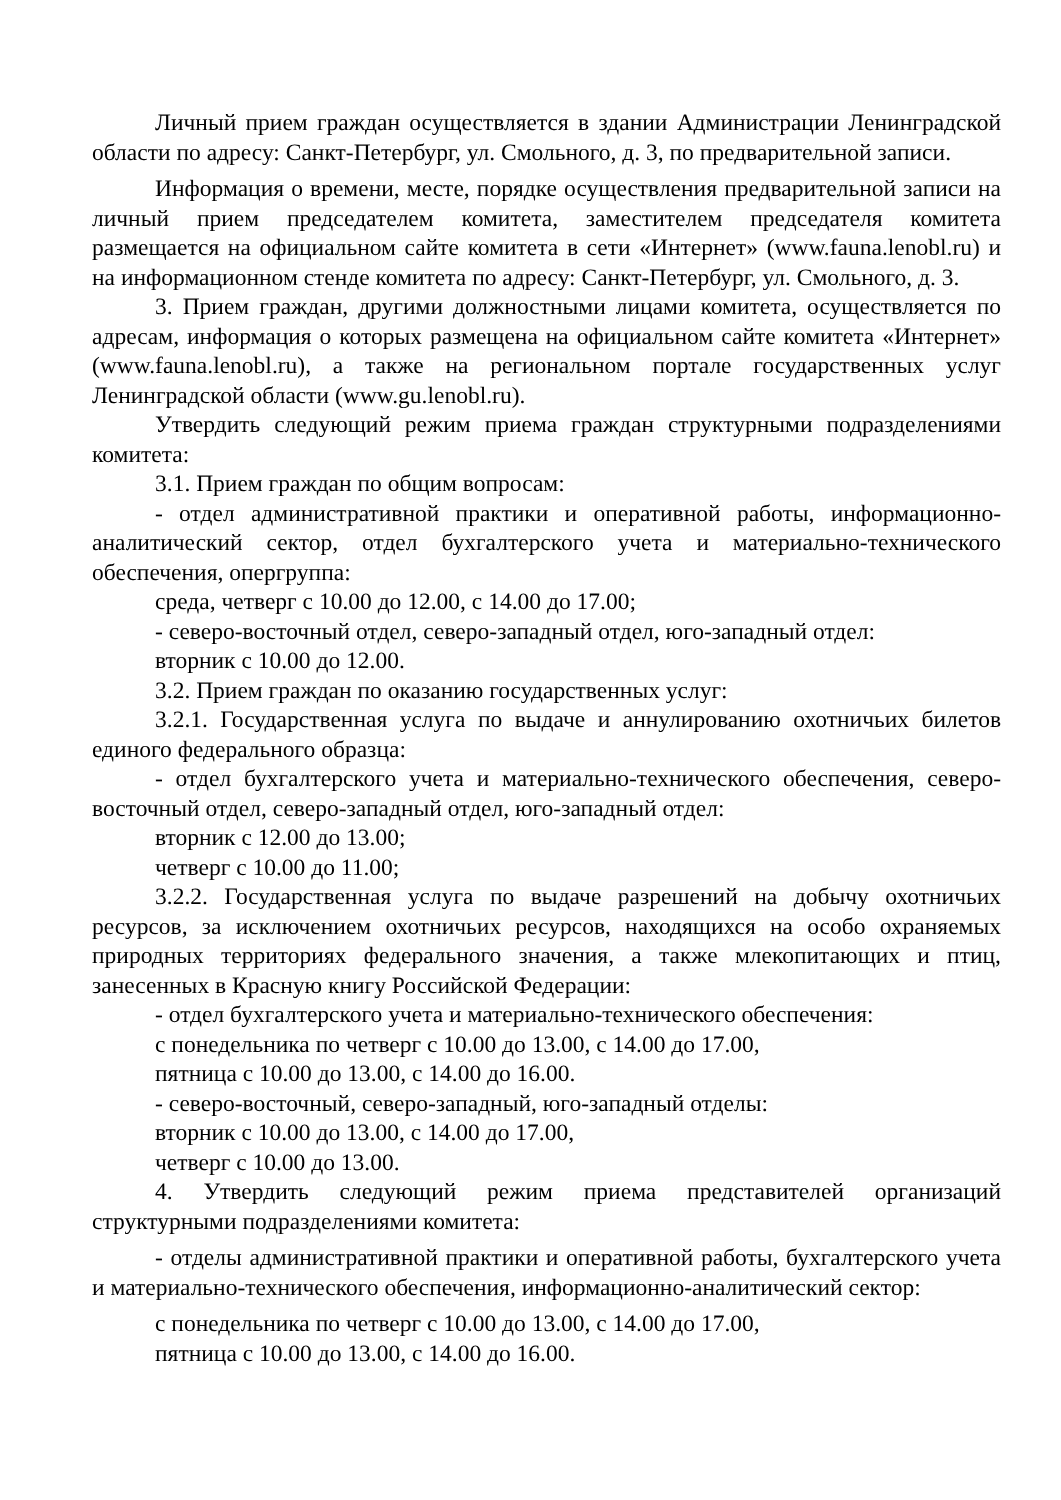Личный прием граждан осуществляется в здании Администрации Ленинградской области по адресу: Санкт-Петербург, ул. Смольного, д. 3, по предварительной записи.
Информация о времени, месте, порядке осуществления предварительной записи на личный прием председателем комитета, заместителем председателя комитета размещается на официальном сайте комитета в сети «Интернет» (www.fauna.lenobl.ru) и на информационном стенде комитета по адресу: Санкт-Петербург, ул. Смольного, д. 3.
3. Прием граждан, другими должностными лицами комитета, осуществляется по адресам, информация о которых размещена на официальном сайте комитета «Интернет» (www.fauna.lenobl.ru), а также на региональном портале государственных услуг Ленинградской области (www.gu.lenobl.ru).
Утвердить следующий режим приема граждан структурными подразделениями комитета:
3.1. Прием граждан по общим вопросам:
- отдел административной практики и оперативной работы, информационно-аналитический сектор, отдел бухгалтерского учета и материально-технического обеспечения, опергруппа:
среда, четверг с 10.00 до 12.00, с 14.00 до 17.00;
- северо-восточный отдел, северо-западный отдел, юго-западный отдел:
вторник с 10.00 до 12.00.
3.2. Прием граждан по оказанию государственных услуг:
3.2.1. Государственная услуга по выдаче и аннулированию охотничьих билетов единого федерального образца:
- отдел бухгалтерского учета и материально-технического обеспечения, северо-восточный отдел, северо-западный отдел, юго-западный отдел:
вторник с 12.00 до 13.00;
четверг с 10.00 до 11.00;
3.2.2. Государственная услуга по выдаче разрешений на добычу охотничьих ресурсов, за исключением охотничьих ресурсов, находящихся на особо охраняемых природных территориях федерального значения, а также млекопитающих и птиц, занесенных в Красную книгу Российской Федерации:
- отдел бухгалтерского учета и материально-технического обеспечения:
с понедельника по четверг с 10.00 до 13.00, с 14.00 до 17.00,
пятница с 10.00 до 13.00, с 14.00 до 16.00.
- северо-восточный, северо-западный, юго-западный отделы:
вторник с 10.00 до 13.00, с 14.00 до 17.00,
четверг с 10.00 до 13.00.
4. Утвердить следующий режим приема представителей организаций структурными подразделениями комитета:
- отделы административной практики и оперативной работы, бухгалтерского учета и материально-технического обеспечения, информационно-аналитический сектор:
с понедельника по четверг с 10.00 до 13.00, с 14.00 до 17.00,
пятница с 10.00 до 13.00, с 14.00 до 16.00.